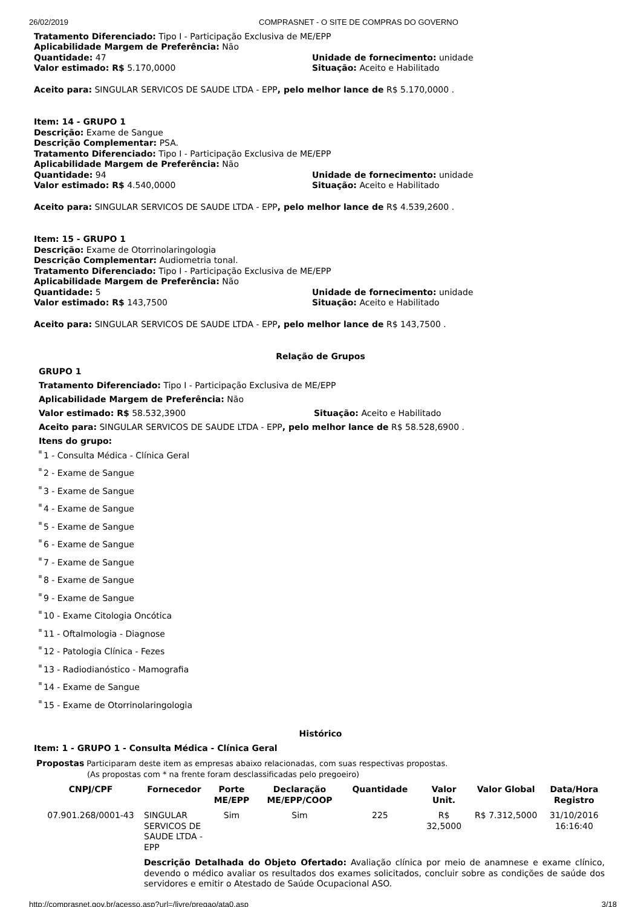26/02/2019 COMPRASNET - O SITE DE COMPRAS DO GOVERNO
Tratamento Diferenciado: Tipo I - Participação Exclusiva de ME/EPP
Aplicabilidade Margem de Preferência: Não
Quantidade: 47
Valor estimado: R$ 5.170,0000
Unidade de fornecimento: unidade
Situação: Aceito e Habilitado
Aceito para: SINGULAR SERVICOS DE SAUDE LTDA - EPP, pelo melhor lance de R$ 5.170,0000 .
Item: 14 - GRUPO 1
Descrição: Exame de Sangue
Descrição Complementar: PSA.
Tratamento Diferenciado: Tipo I - Participação Exclusiva de ME/EPP
Aplicabilidade Margem de Preferência: Não
Quantidade: 94
Valor estimado: R$ 4.540,0000
Unidade de fornecimento: unidade
Situação: Aceito e Habilitado
Aceito para: SINGULAR SERVICOS DE SAUDE LTDA - EPP, pelo melhor lance de R$ 4.539,2600 .
Item: 15 - GRUPO 1
Descrição: Exame de Otorrinolaringologia
Descrição Complementar: Audiometria tonal.
Tratamento Diferenciado: Tipo I - Participação Exclusiva de ME/EPP
Aplicabilidade Margem de Preferência: Não
Quantidade: 5
Valor estimado: R$ 143,7500
Unidade de fornecimento: unidade
Situação: Aceito e Habilitado
Aceito para: SINGULAR SERVICOS DE SAUDE LTDA - EPP, pelo melhor lance de R$ 143,7500 .
Relação de Grupos
GRUPO 1
Tratamento Diferenciado: Tipo I - Participação Exclusiva de ME/EPP
Aplicabilidade Margem de Preferência: Não
Valor estimado: R$ 58.532,3900 Situação: Aceito e Habilitado
Aceito para: SINGULAR SERVICOS DE SAUDE LTDA - EPP, pelo melhor lance de R$ 58.528,6900 .
Itens do grupo:
1 - Consulta Médica - Clínica Geral
2 - Exame de Sangue
3 - Exame de Sangue
4 - Exame de Sangue
5 - Exame de Sangue
6 - Exame de Sangue
7 - Exame de Sangue
8 - Exame de Sangue
9 - Exame de Sangue
10 - Exame Citologia Oncótica
11 - Oftalmologia - Diagnose
12 - Patologia Clínica - Fezes
13 - Radiodianóstico - Mamografia
14 - Exame de Sangue
15 - Exame de Otorrinolaringologia
Histórico
Item: 1 - GRUPO 1 - Consulta Médica - Clínica Geral
Propostas Participaram deste item as empresas abaixo relacionadas, com suas respectivas propostas.
(As propostas com * na frente foram desclassificadas pelo pregoeiro)
| CNPJ/CPF | Fornecedor | Porte ME/EPP | Declaração ME/EPP/COOP | Quantidade | Valor Unit. | Valor Global | Data/Hora Registro |
| --- | --- | --- | --- | --- | --- | --- | --- |
| 07.901.268/0001-43 | SINGULAR SERVICOS DE SAUDE LTDA - EPP | Sim | Sim | 225 | R$ 32,5000 | R$ 7.312,5000 | 31/10/2016 16:16:40 |
| | Descrição Detalhada do Objeto Ofertado: Avaliação clínica por meio de anamnese e exame clínico, devendo o médico avaliar os resultados dos exames solicitados, concluir sobre as condições de saúde dos servidores e emitir o Atestado de Saúde Ocupacional ASO. | | | | | | |
http://comprasnet.gov.br/acesso.asp?url=/livre/pregao/ata0.asp 3/18